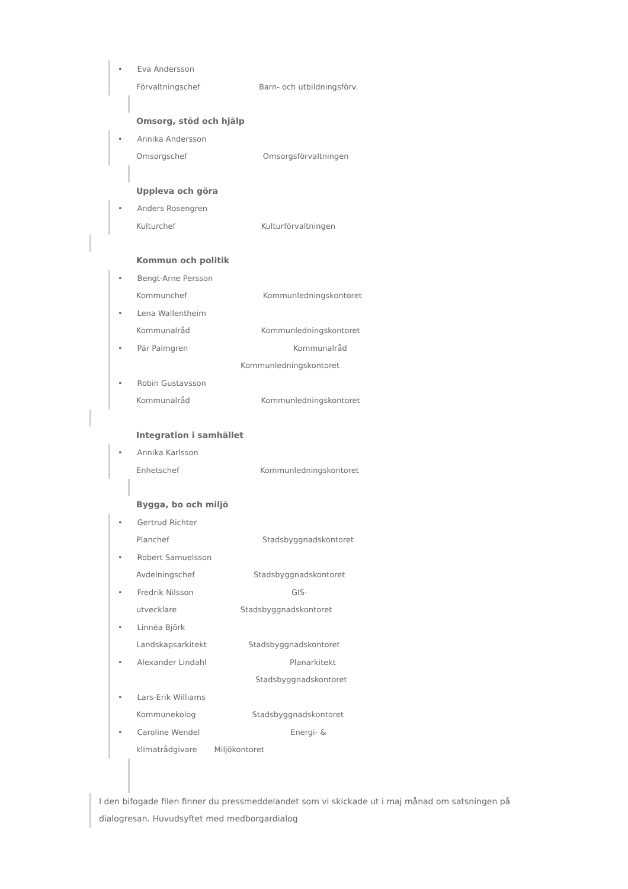• Eva Andersson
Förvaltningschef Barn- och utbildningsförv.
Omsorg, stöd och hjälp
• Annika Andersson
Omsorgschef Omsorgsförvaltningen
Uppleva och göra
• Anders Rosengren
Kulturchef Kulturförvaltningen
Kommun och politik
• Bengt-Arne Persson
Kommunchef Kommunledningskontoret
• Lena Wallentheim
Kommunalråd Kommunledningskontoret
• Pär Palmgren Kommunalråd
Kommunledningskontoret
• Robin Gustavsson
Kommunalråd Kommunledningskontoret
Integration i samhället
• Annika Karlsson
Enhetschef Kommunledningskontoret
Bygga, bo och miljö
• Gertrud Richter
Planchef Stadsbyggnadskontoret
• Robert Samuelsson
Avdelningschef Stadsbyggnadskontoret
• Fredrik Nilsson GIS-
utvecklare Stadsbyggnadskontoret
• Linnéa Björk
Landskapsarkitekt Stadsbyggnadskontoret
• Alexander Lindahl Planarkitekt
Stadsbyggnadskontoret
• Lars-Erik Williams
Kommunekolog Stadsbyggnadskontoret
• Caroline Wendel Energi- &
klimatrådgivare Miljökontoret
I den bifogade filen finner du pressmeddelandet som vi skickade ut i maj månad om satsningen på dialogresan. Huvudsyftet med medborgardialog